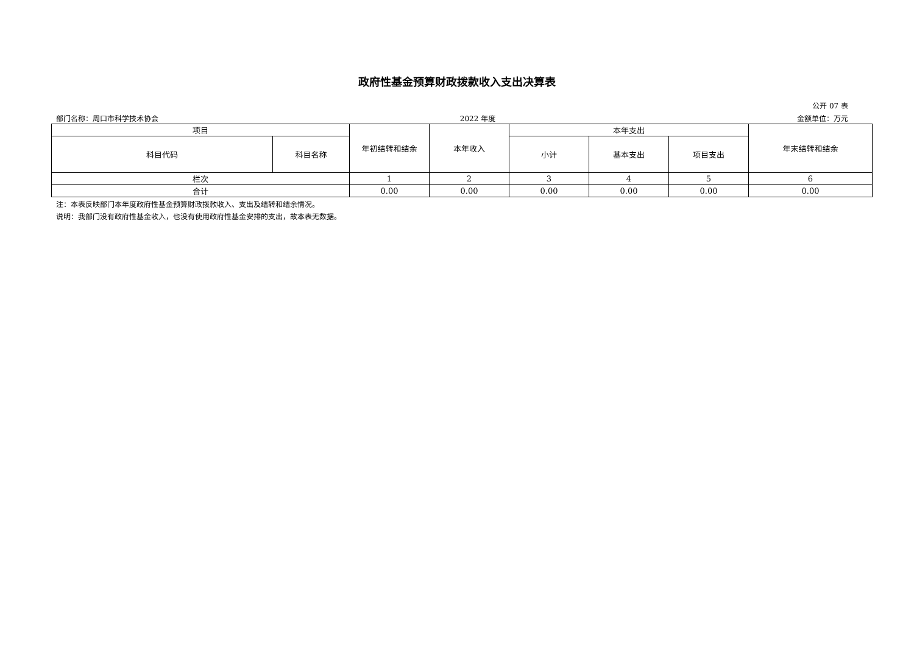政府性基金预算财政拨款收入支出决算表
公开 07 表
部门名称：周口市科学技术协会 2022 年度 金额单位：万元
| 项目 | | 年初结转和结余 | 本年收入 | 本年支出 | | | 年末结转和结余 |
| --- | --- | --- | --- | --- | --- | --- | --- |
| 科目代码 | 科目名称 | | | 小计 | 基本支出 | 项目支出 | |
| 栏次 | | 1 | 2 | 3 | 4 | 5 | 6 |
| 合计 | | 0.00 | 0.00 | 0.00 | 0.00 | 0.00 | 0.00 |
注：本表反映部门本年度政府性基金预算财政拨款收入、支出及结转和结余情况。
说明：我部门没有政府性基金收入，也没有使用政府性基金安排的支出，故本表无数据。